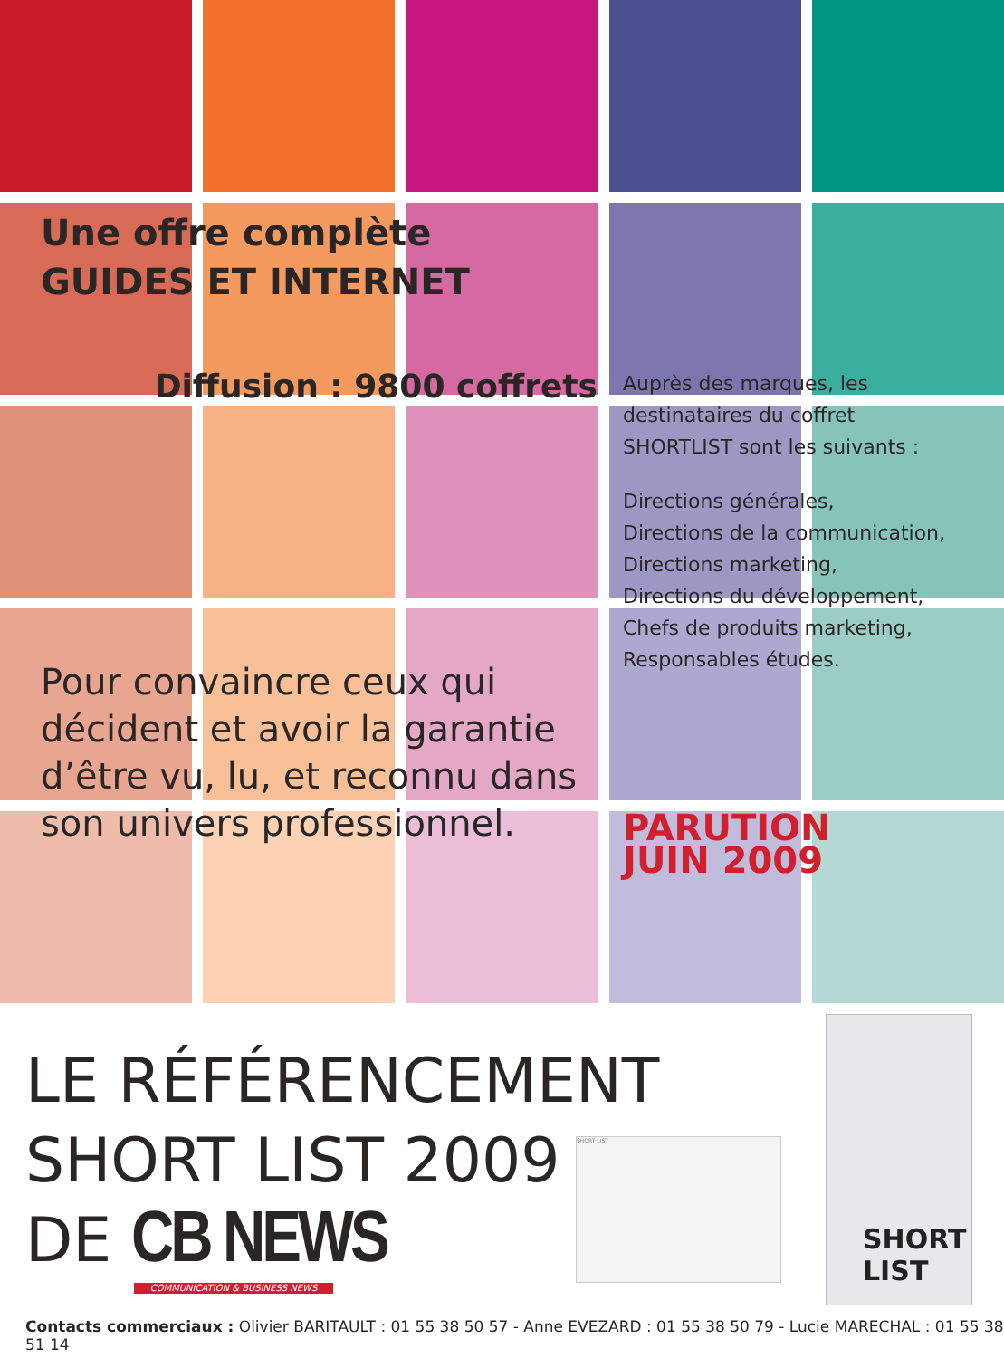Une offre complète
GUIDES ET INTERNET
Diffusion : 9800 coffrets
Pour convaincre ceux qui décident et avoir la garantie d’être vu, lu, et reconnu dans son univers professionnel.
Auprès des marques, les
destinataires du coffret
SHORTLIST sont les suivants :
Directions générales,
Directions de la communication,
Directions marketing,
Directions du développement,
Chefs de produits marketing,
Responsables études.
PARUTION
JUIN 2009
LE RÉFÉRENCEMENT
SHORT LIST 2009
DE CB NEWS
COMMUNICATION & BUSINESS NEWS
SHORT LIST
SHORT LIST
Contacts commerciaux : Olivier BARITAULT : 01 55 38 50 57 - Anne EVEZARD : 01 55 38 50 79 - Lucie MARECHAL : 01 55 38 51 14